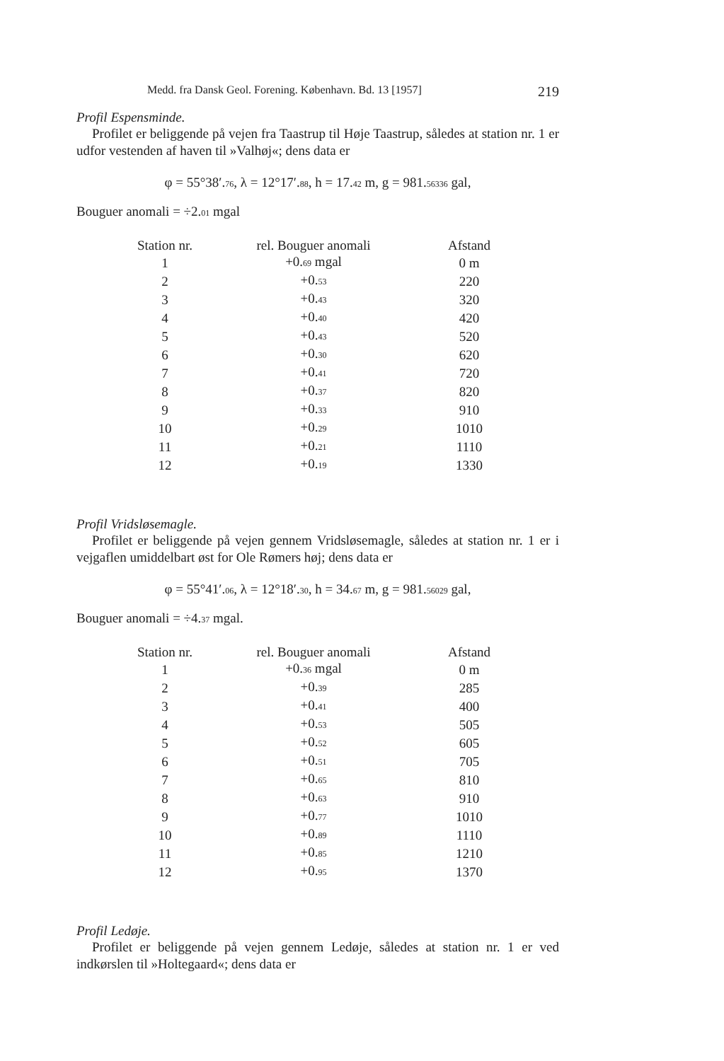Medd. fra Dansk Geol. Forening. København. Bd. 13 [1957] 219
Profil Espensminde.
Profilet er beliggende på vejen fra Taastrup til Høje Taastrup, således at station nr. 1 er udfor vestenden af haven til »Valhøj«; dens data er
φ = 55°38′.76, λ = 12°17′.88, h = 17.42 m, g = 981.56336 gal,
Bouguer anomali = ÷2.01 mgal
| Station nr. | rel. Bouguer anomali | Afstand |
| --- | --- | --- |
| 1 | +0. 69 mgal | 0 m |
| 2 | +0. 53 | 220 |
| 3 | +0. 43 | 320 |
| 4 | +0. 40 | 420 |
| 5 | +0. 43 | 520 |
| 6 | +0. 30 | 620 |
| 7 | +0. 41 | 720 |
| 8 | +0. 37 | 820 |
| 9 | +0. 33 | 910 |
| 10 | +0. 29 | 1010 |
| 11 | +0. 21 | 1110 |
| 12 | +0. 19 | 1330 |
Profil Vridsløsemagle.
Profilet er beliggende på vejen gennem Vridsløsemagle, således at station nr. 1 er i vejgaflen umiddelbart øst for Ole Rømers høj; dens data er
φ = 55°41′.06, λ = 12°18′.30, h = 34.67 m, g = 981.56029 gal,
Bouguer anomali = ÷4.37 mgal.
| Station nr. | rel. Bouguer anomali | Afstand |
| --- | --- | --- |
| 1 | +0. 36 mgal | 0 m |
| 2 | +0. 39 | 285 |
| 3 | +0. 41 | 400 |
| 4 | +0. 53 | 505 |
| 5 | +0. 52 | 605 |
| 6 | +0. 51 | 705 |
| 7 | +0. 65 | 810 |
| 8 | +0. 63 | 910 |
| 9 | +0. 77 | 1010 |
| 10 | +0. 89 | 1110 |
| 11 | +0. 85 | 1210 |
| 12 | +0. 95 | 1370 |
Profil Ledøje.
Profilet er beliggende på vejen gennem Ledøje, således at station nr. 1 er ved indkørslen til »Holtegaard«; dens data er